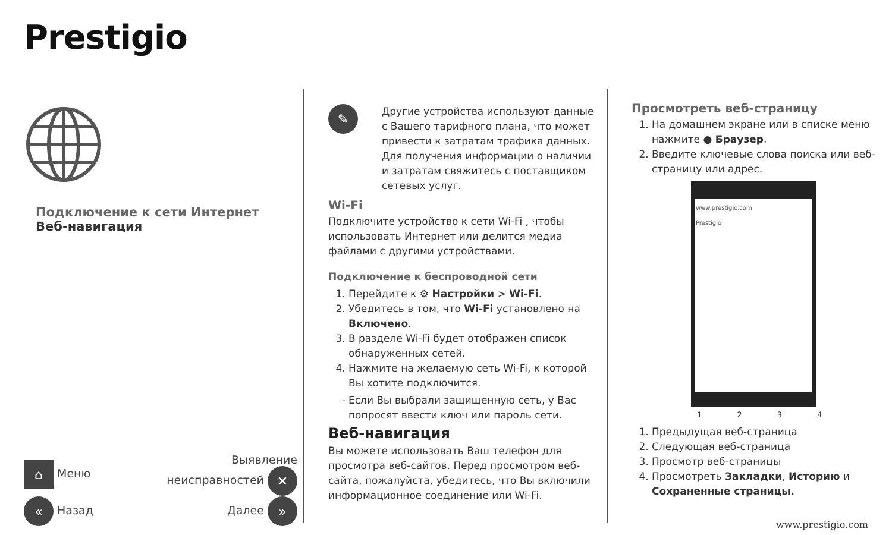Prestigio
Подключение к сети Интернет
Веб-навигация
⌂ Меню Выявление
неисправностей ✕
« Назад Далее »
✎
Другие устройства используют данные с Вашего тарифного плана, что может привести к затратам трафика данных. Для получения информации о наличии и затратам свяжитесь с поставщиком сетевых услуг.
Wi-Fi
Подключите устройство к сети Wi-Fi , чтобы использовать Интернет или делится медиа файлами с другими устройствами.
Подключение к беспроводной сети
1. Перейдите к ⚙ Настройки > Wi-Fi.
2. Убедитесь в том, что Wi-Fi установлено на Включено.
3. В разделе Wi-Fi будет отображен список обнаруженных сетей.
4. Нажмите на желаемую сеть Wi-Fi, к которой Вы хотите подключится.
Если Вы выбрали защищенную сеть, у Вас попросят ввести ключ или пароль сети.
Веб-навигация
Вы можете использовать Ваш телефон для просмотра веб-сайтов. Перед просмотром веб-сайта, пожалуйста, убедитесь, что Вы включили информационное соединение или Wi-Fi.
Просмотреть веб-страницу
1. На домашнем экране или в списке меню нажмите ● Браузер.
2. Введите ключевые слова поиска или веб-страницу или адрес.
www.prestigio.com
Prestigio
1 2 3 4
1. Предыдущая веб-страница
2. Следующая веб-страница
3. Просмотр веб-страницы
4. Просмотреть Закладки, Историю и Сохраненные страницы.
www.prestigio.com